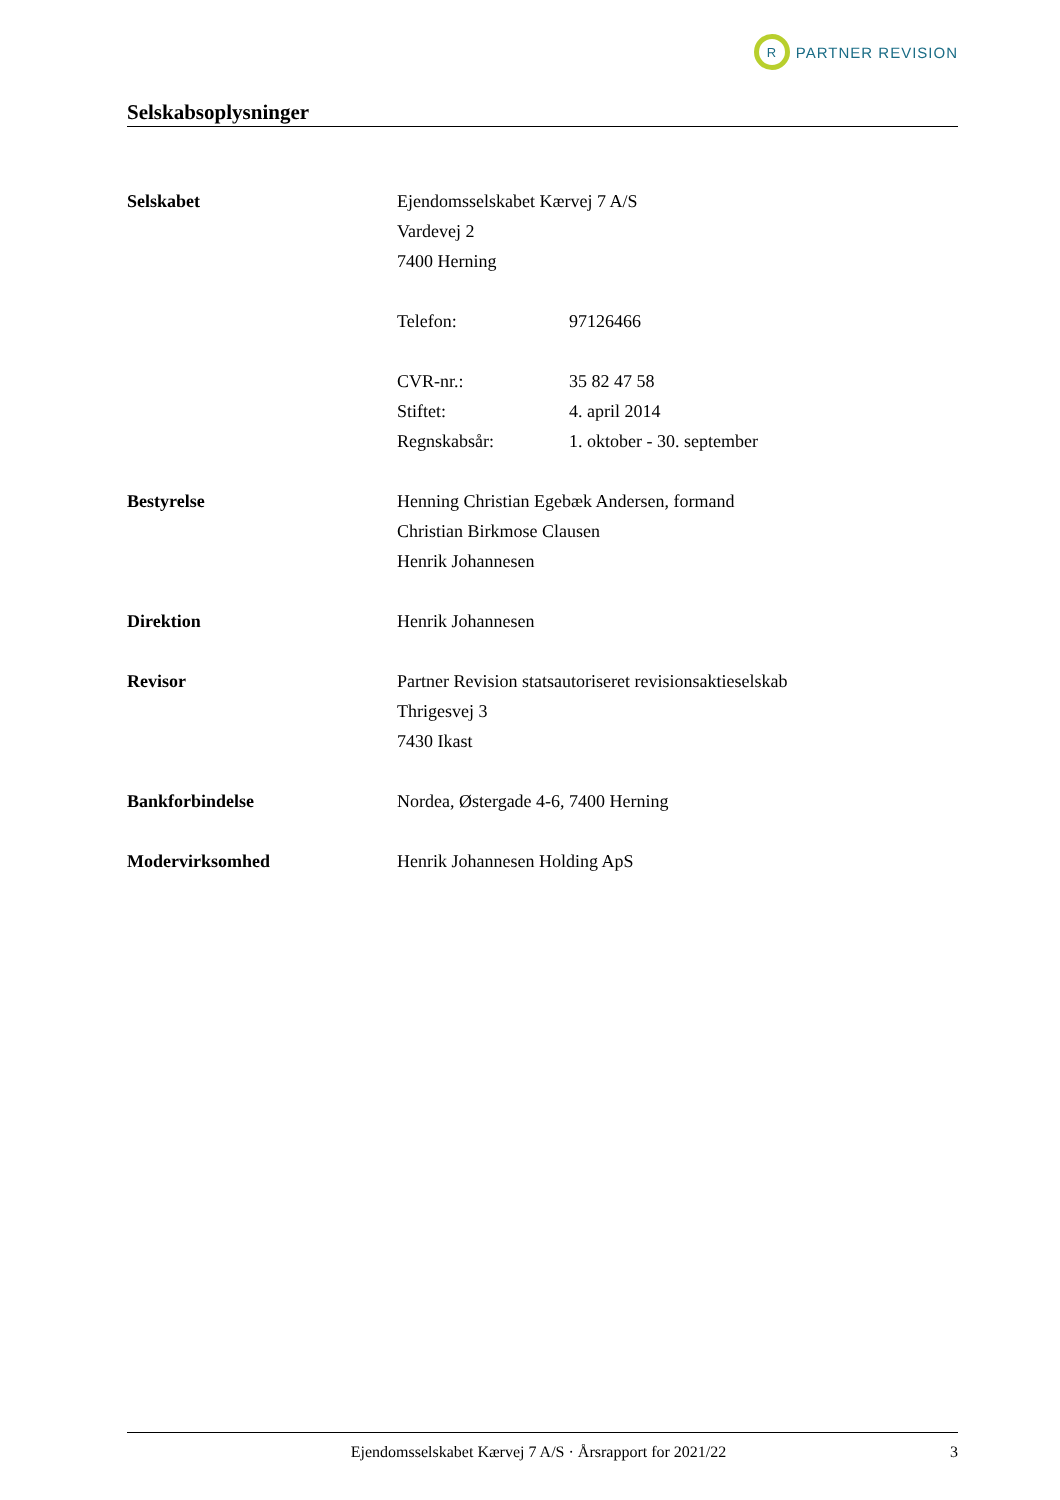R
PARTNER REVISION
Selskabsoplysninger
Selskabet Ejendomsselskabet Kærvej 7 A/S
Vardevej 2
7400 Herning
Telefon: 97126466
CVR-nr.: 35 82 47 58
Stiftet: 4. april 2014
Regnskabsår: 1. oktober - 30. september
Bestyrelse Henning Christian Egebæk Andersen, formand
Christian Birkmose Clausen
Henrik Johannesen
Direktion Henrik Johannesen
Revisor Partner Revision statsautoriseret revisionsaktieselskab
Thrigesvej 3
7430 Ikast
Bankforbindelse Nordea, Østergade 4-6, 7400 Herning
Modervirksomhed Henrik Johannesen Holding ApS
Ejendomsselskabet Kærvej 7 A/S · Årsrapport for 2021/22 3